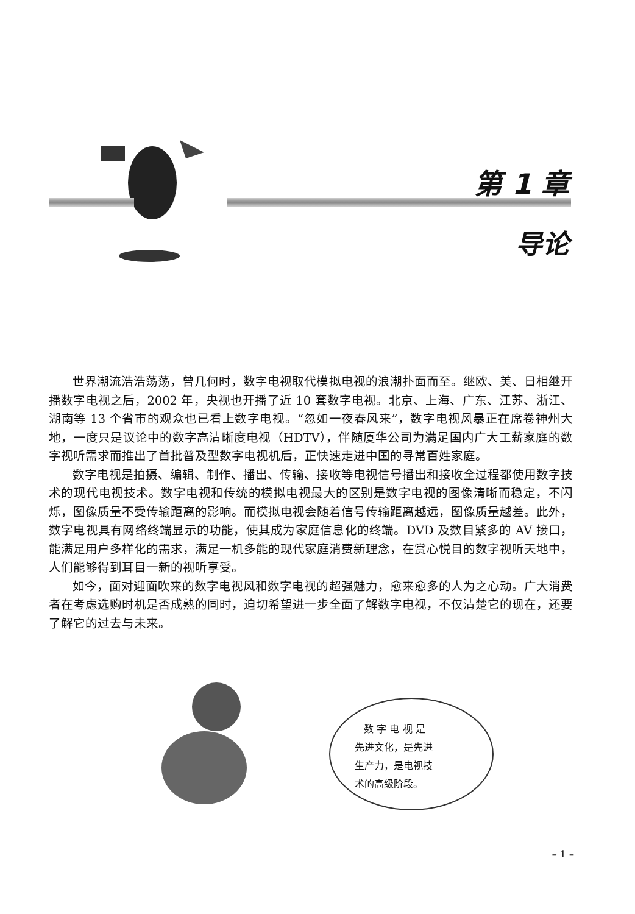第 1 章
导论
世界潮流浩浩荡荡，曾几何时，数字电视取代模拟电视的浪潮扑面而至。继欧、美、日相继开播数字电视之后，2002 年，央视也开播了近 10 套数字电视。北京、上海、广东、江苏、浙江、湖南等 13 个省市的观众也已看上数字电视。“忽如一夜春风来”，数字电视风暴正在席卷神州大地，一度只是议论中的数字高清晰度电视（HDTV），伴随厦华公司为满足国内广大工薪家庭的数字视听需求而推出了首批普及型数字电视机后，正快速走进中国的寻常百姓家庭。
数字电视是拍摄、编辑、制作、播出、传输、接收等电视信号播出和接收全过程都使用数字技术的现代电视技术。数字电视和传统的模拟电视最大的区别是数字电视的图像清晰而稳定，不闪烁，图像质量不受传输距离的影响。而模拟电视会随着信号传输距离越远，图像质量越差。此外，数字电视具有网络终端显示的功能，使其成为家庭信息化的终端。DVD 及数目繁多的 AV 接口，能满足用户多样化的需求，满足一机多能的现代家庭消费新理念，在赏心悦目的数字视听天地中，人们能够得到耳目一新的视听享受。
如今，面对迎面吹来的数字电视风和数字电视的超强魅力，愈来愈多的人为之心动。广大消费者在考虑选购时机是否成熟的同时，迫切希望进一步全面了解数字电视，不仅清楚它的现在，还要了解它的过去与未来。
数 字 电 视 是
先进文化，是先进
生产力，是电视技
术的高级阶段。
– 1 –